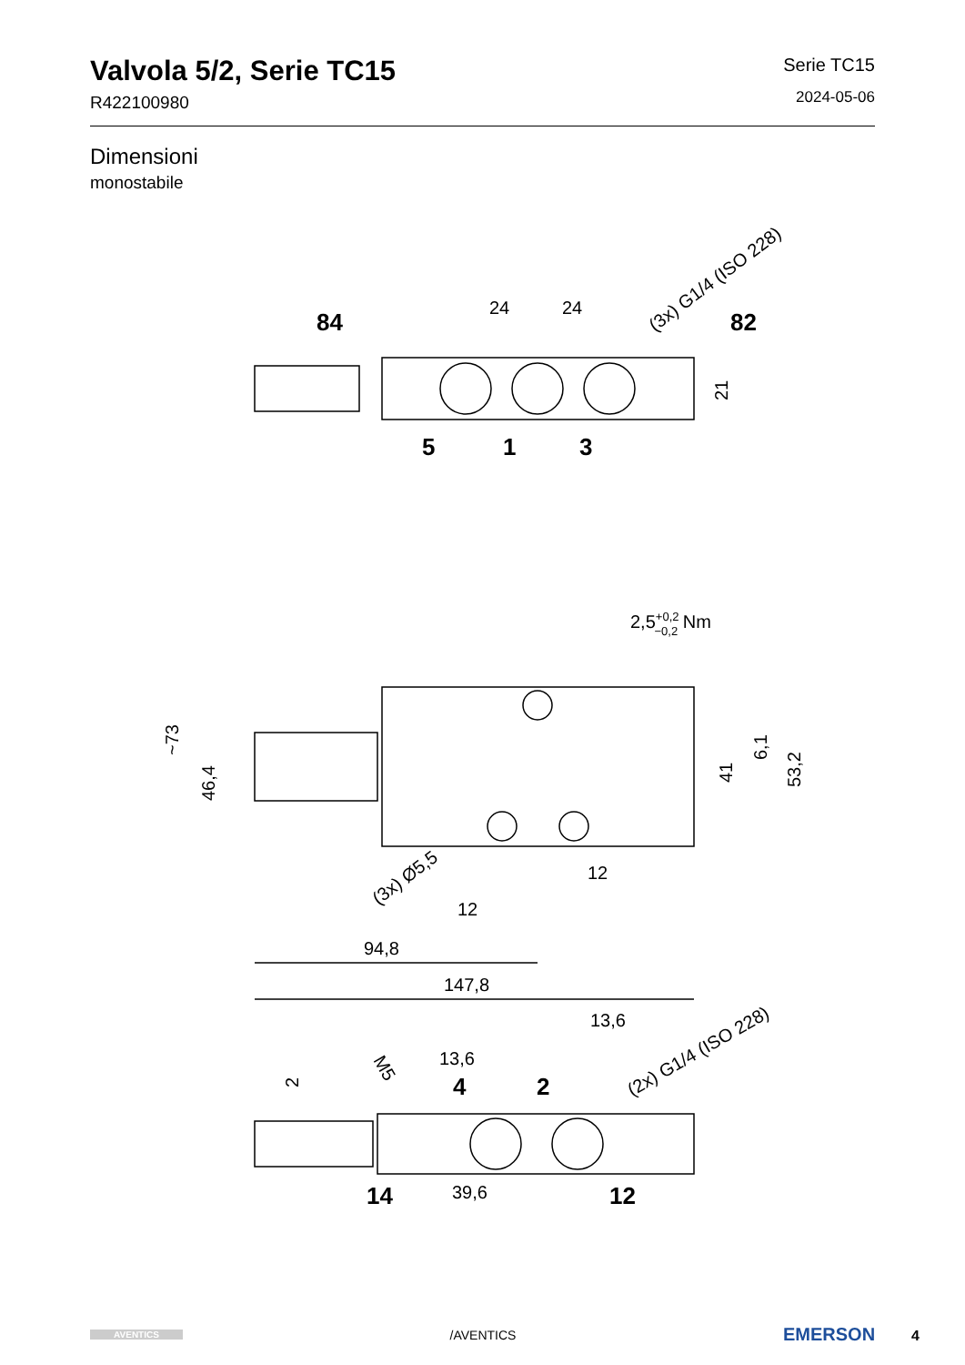Valvola 5/2, Serie TC15
R422100980
Serie TC15
2024-05-06
Dimensioni
monostabile
84
24
24
82
(3x) G1/4 (ISO 228)
5
1
3
21
2,5+0,2−0,2 Nm
~73
46,4
41
6,1
53,2
(3x) Ø5,5
12
12
94,8
147,8
13,6
13,6
4
2
M5
2
(2x) G1/4 (ISO 228)
14
39,6
12
AVENTICS
/AVENTICS
EMERSON 4